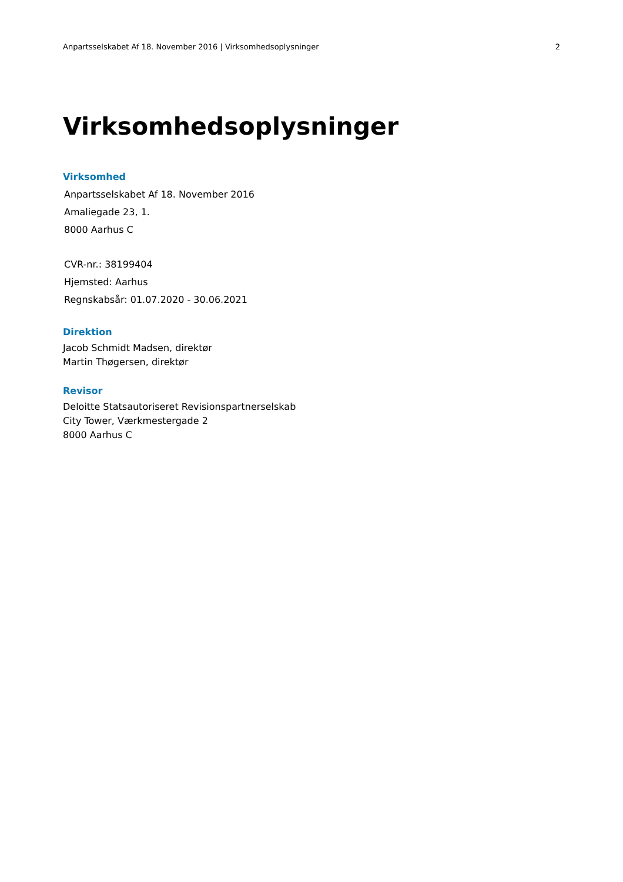Anpartsselskabet Af 18. November 2016 | Virksomhedsoplysninger 2
Virksomhedsoplysninger
Virksomhed
Anpartsselskabet Af 18. November 2016
Amaliegade 23, 1.
8000 Aarhus C
CVR-nr.: 38199404
Hjemsted: Aarhus
Regnskabsår: 01.07.2020 - 30.06.2021
Direktion
Jacob Schmidt Madsen, direktør
Martin Thøgersen, direktør
Revisor
Deloitte Statsautoriseret Revisionspartnerselskab
City Tower, Værkmestergade 2
8000 Aarhus C